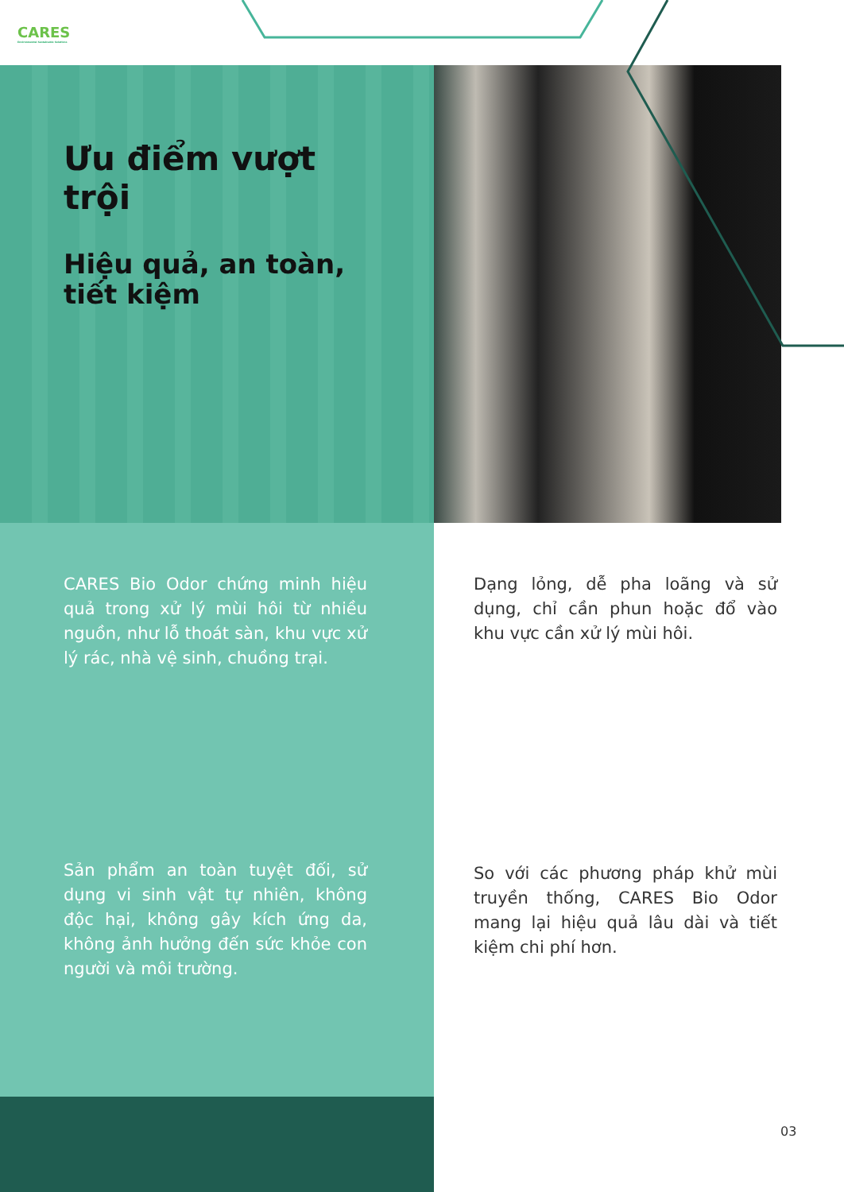CARES
Environmental Sustainable Solutions
Ưu điểm vượt trội
Hiệu quả, an toàn, tiết kiệm
CARES Bio Odor chứng minh hiệu quả trong xử lý mùi hôi từ nhiều nguồn, như lỗ thoát sàn, khu vực xử lý rác, nhà vệ sinh, chuồng trại.
Dạng lỏng, dễ pha loãng và sử dụng, chỉ cần phun hoặc đổ vào khu vực cần xử lý mùi hôi.
Sản phẩm an toàn tuyệt đối, sử dụng vi sinh vật tự nhiên, không độc hại, không gây kích ứng da, không ảnh hưởng đến sức khỏe con người và môi trường.
So với các phương pháp khử mùi truyền thống, CARES Bio Odor mang lại hiệu quả lâu dài và tiết kiệm chi phí hơn.
03